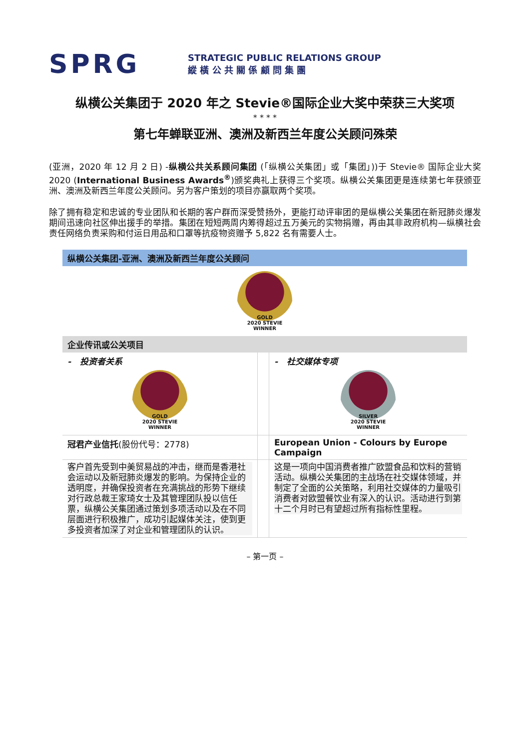SPRG
STRATEGIC PUBLIC RELATIONS GROUP
縱 橫 公 共 關 係 顧 問 集 團
纵横公关集团于 2020 年之 Stevie®国际企业大奖中荣获三大奖项
* * * *
第七年蝉联亚洲、澳洲及新西兰年度公关顾问殊荣
(亚洲，2020 年 12 月 2 日) -纵横公共关系顾问集团 (「纵横公关集团」或「集团」))于 Stevie® 国际企业大奖 2020 (International Business Awards<sup>®</sup>)颁奖典礼上获得三个奖项。纵横公关集团更是连续第七年获颁亚洲、澳洲及新西兰年度公关顾问。另为客户策划的项目亦赢取两个奖项。
除了拥有稳定和忠诚的专业团队和长期的客户群而深受赞扬外，更能打动评审团的是纵横公关集团在新冠肺炎爆发期间迅速向社区伸出援手的举措。集团在短短两周内筹得超过五万美元的实物捐赠，再由其非政府机构—纵横社会责任网络负责采购和付运日用品和口罩等抗疫物资赠予 5,822 名有需要人士。
| 纵横公关集团-亚洲、澳洲及新西兰年度公关顾问 | | |
| GOLD 2020 STEVIE WINNER | | |
| 企业传讯或公关项目 | | |
| - 投资者关系 GOLD 2020 STEVIE WINNER | | - 社交媒体专项 SILVER 2020 STEVIE WINNER |
| 冠君产业信托 (股份代号：2778) | | European Union - Colours by Europe Campaign |
| 客户首先受到中美贸易战的冲击，继而是香港社会运动以及新冠肺炎爆发的影响。为保持企业的透明度，并确保投资者在充满挑战的形势下继续对行政总裁王家琦女士及其管理团队投以信任票，纵横公关集团通过策划多项活动以及在不同层面进行积极推广，成功引起媒体关注，使到更多投资者加深了对企业和管理团队的认识。 | | 这是一项向中国消费者推广欧盟食品和饮料的营销活动。纵横公关集团的主战场在社交媒体领域，并制定了全面的公关策略，利用社交媒体的力量吸引消费者对欧盟餐饮业有深入的认识。活动进行到第十二个月时已有望超过所有指标性里程。 |
– 第一页 –